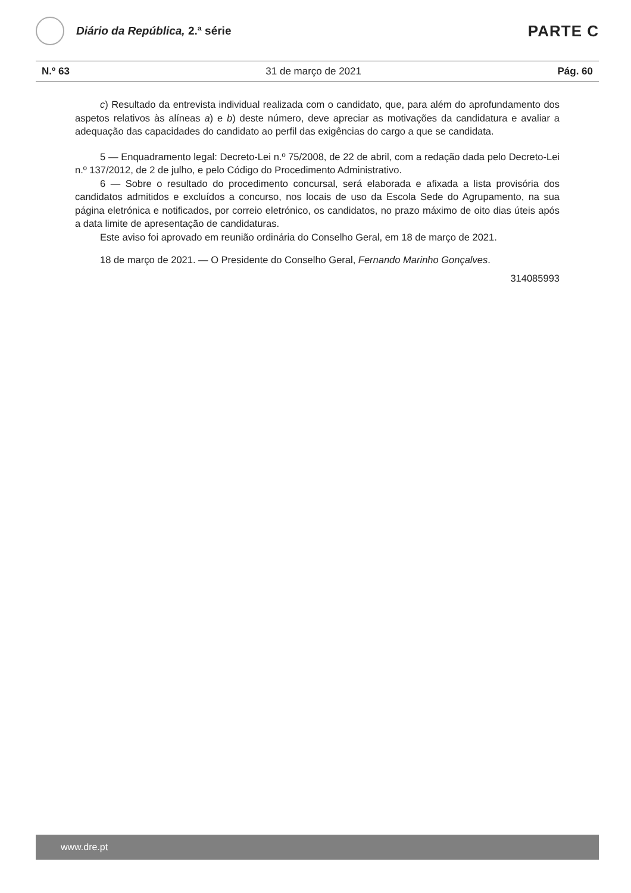Diário da República, 2.ª série
PARTE C
N.º 63 31 de março de 2021 Pág. 60
c) Resultado da entrevista individual realizada com o candidato, que, para além do aprofundamento dos aspetos relativos às alíneas a) e b) deste número, deve apreciar as motivações da candidatura e avaliar a adequação das capacidades do candidato ao perfil das exigências do cargo a que se candidata.
5 — Enquadramento legal: Decreto-Lei n.º 75/2008, de 22 de abril, com a redação dada pelo Decreto-Lei n.º 137/2012, de 2 de julho, e pelo Código do Procedimento Administrativo.
6 — Sobre o resultado do procedimento concursal, será elaborada e afixada a lista provisória dos candidatos admitidos e excluídos a concurso, nos locais de uso da Escola Sede do Agrupamento, na sua página eletrónica e notificados, por correio eletrónico, os candidatos, no prazo máximo de oito dias úteis após a data limite de apresentação de candidaturas.
Este aviso foi aprovado em reunião ordinária do Conselho Geral, em 18 de março de 2021.
18 de março de 2021. — O Presidente do Conselho Geral, Fernando Marinho Gonçalves.
314085993
www.dre.pt